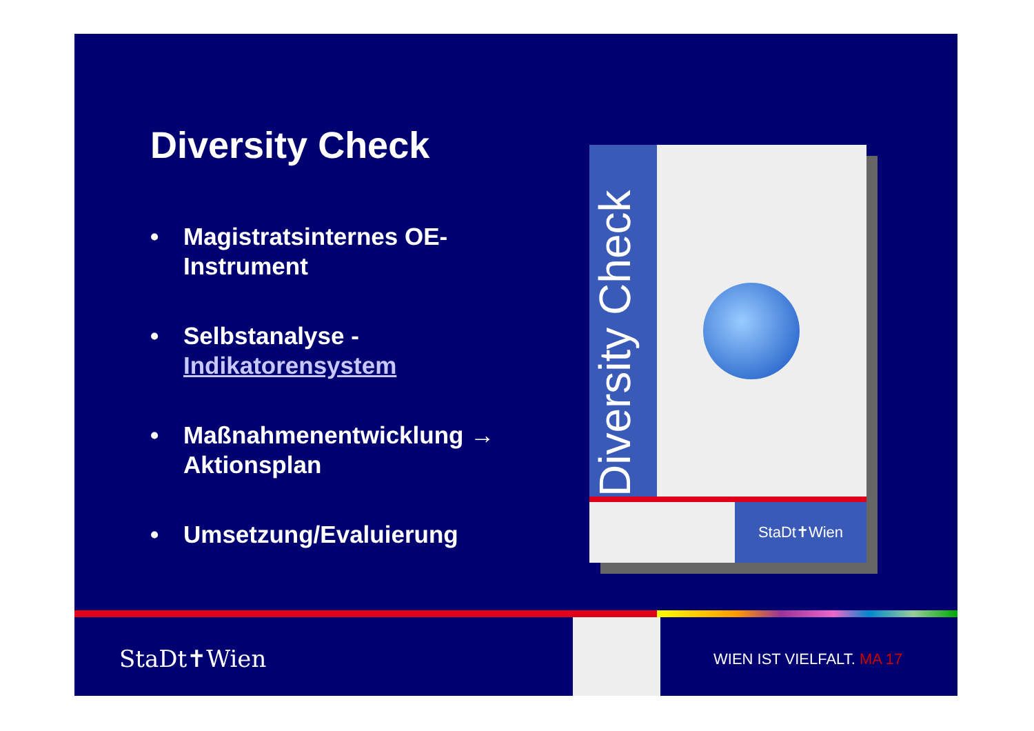Diversity Check
• Magistratsinternes OE-Instrument
• Selbstanalyse - Indikatorensystem
• Maßnahmenentwicklung → Aktionsplan
• Umsetzung/Evaluierung
Diversity Check
StaDt✝Wien
StaDt✝Wien WIEN IST VIELFALT. MA 17